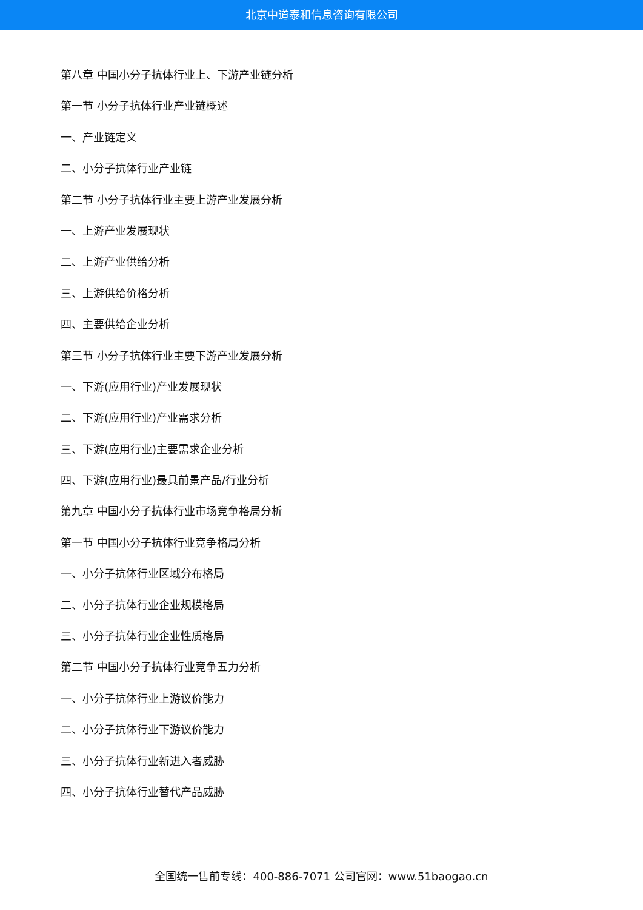北京中道泰和信息咨询有限公司
第八章 中国小分子抗体行业上、下游产业链分析
第一节 小分子抗体行业产业链概述
一、产业链定义
二、小分子抗体行业产业链
第二节 小分子抗体行业主要上游产业发展分析
一、上游产业发展现状
二、上游产业供给分析
三、上游供给价格分析
四、主要供给企业分析
第三节 小分子抗体行业主要下游产业发展分析
一、下游(应用行业)产业发展现状
二、下游(应用行业)产业需求分析
三、下游(应用行业)主要需求企业分析
四、下游(应用行业)最具前景产品/行业分析
第九章 中国小分子抗体行业市场竞争格局分析
第一节 中国小分子抗体行业竞争格局分析
一、小分子抗体行业区域分布格局
二、小分子抗体行业企业规模格局
三、小分子抗体行业企业性质格局
第二节 中国小分子抗体行业竞争五力分析
一、小分子抗体行业上游议价能力
二、小分子抗体行业下游议价能力
三、小分子抗体行业新进入者威胁
四、小分子抗体行业替代产品威胁
全国统一售前专线：400-886-7071 公司官网：www.51baogao.cn